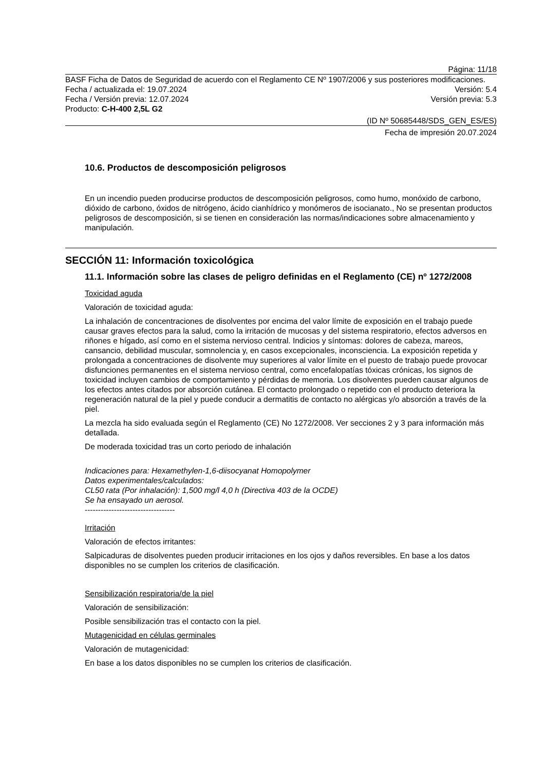Página: 11/18
BASF Ficha de Datos de Seguridad de acuerdo con el Reglamento CE Nº 1907/2006 y sus posteriores modificaciones.
Fecha / actualizada el: 19.07.2024 Versión: 5.4
Fecha / Versión previa: 12.07.2024 Versión previa: 5.3
Producto: C-H-400 2,5L G2
(ID Nº 50685448/SDS_GEN_ES/ES)
Fecha de impresión 20.07.2024
10.6. Productos de descomposición peligrosos
En un incendio pueden producirse productos de descomposición peligrosos, como humo, monóxido de carbono, dióxido de carbono, óxidos de nitrógeno, ácido cianhídrico y monómeros de isocianato., No se presentan productos peligrosos de descomposición, si se tienen en consideración las normas/indicaciones sobre almacenamiento y manipulación.
SECCIÓN 11: Información toxicológica
11.1. Información sobre las clases de peligro definidas en el Reglamento (CE) nº 1272/2008
Toxicidad aguda
Valoración de toxicidad aguda:
La inhalación de concentraciones de disolventes por encima del valor límite de exposición en el trabajo puede causar graves efectos para la salud, como la irritación de mucosas y del sistema respiratorio, efectos adversos en riñones e hígado, así como en el sistema nervioso central. Indicios y síntomas: dolores de cabeza, mareos, cansancio, debilidad muscular, somnolencia y, en casos excepcionales, inconsciencia. La exposición repetida y prolongada a concentraciones de disolvente muy superiores al valor límite en el puesto de trabajo puede provocar disfunciones permanentes en el sistema nervioso central, como encefalopatías tóxicas crónicas, los signos de toxicidad incluyen cambios de comportamiento y pérdidas de memoria. Los disolventes pueden causar algunos de los efectos antes citados por absorción cutánea. El contacto prolongado o repetido con el producto deteriora la regeneración natural de la piel y puede conducir a dermatitis de contacto no alérgicas y/o absorción a través de la piel.
La mezcla ha sido evaluada según el Reglamento (CE) No 1272/2008. Ver secciones 2 y 3 para información más detallada.
De moderada toxicidad tras un corto periodo de inhalación
Indicaciones para: Hexamethylen-1,6-diisocyanat Homopolymer
Datos experimentales/calculados:
CL50 rata (Por inhalación): 1,500 mg/l 4,0 h (Directiva 403 de la OCDE)
Se ha ensayado un aerosol.
----------------------------------
Irritación
Valoración de efectos irritantes:
Salpicaduras de disolventes pueden producir irritaciones en los ojos y daños reversibles. En base a los datos disponibles no se cumplen los criterios de clasificación.
Sensibilización respiratoria/de la piel
Valoración de sensibilización:
Posible sensibilización tras el contacto con la piel.
Mutagenicidad en células germinales
Valoración de mutagenicidad:
En base a los datos disponibles no se cumplen los criterios de clasificación.